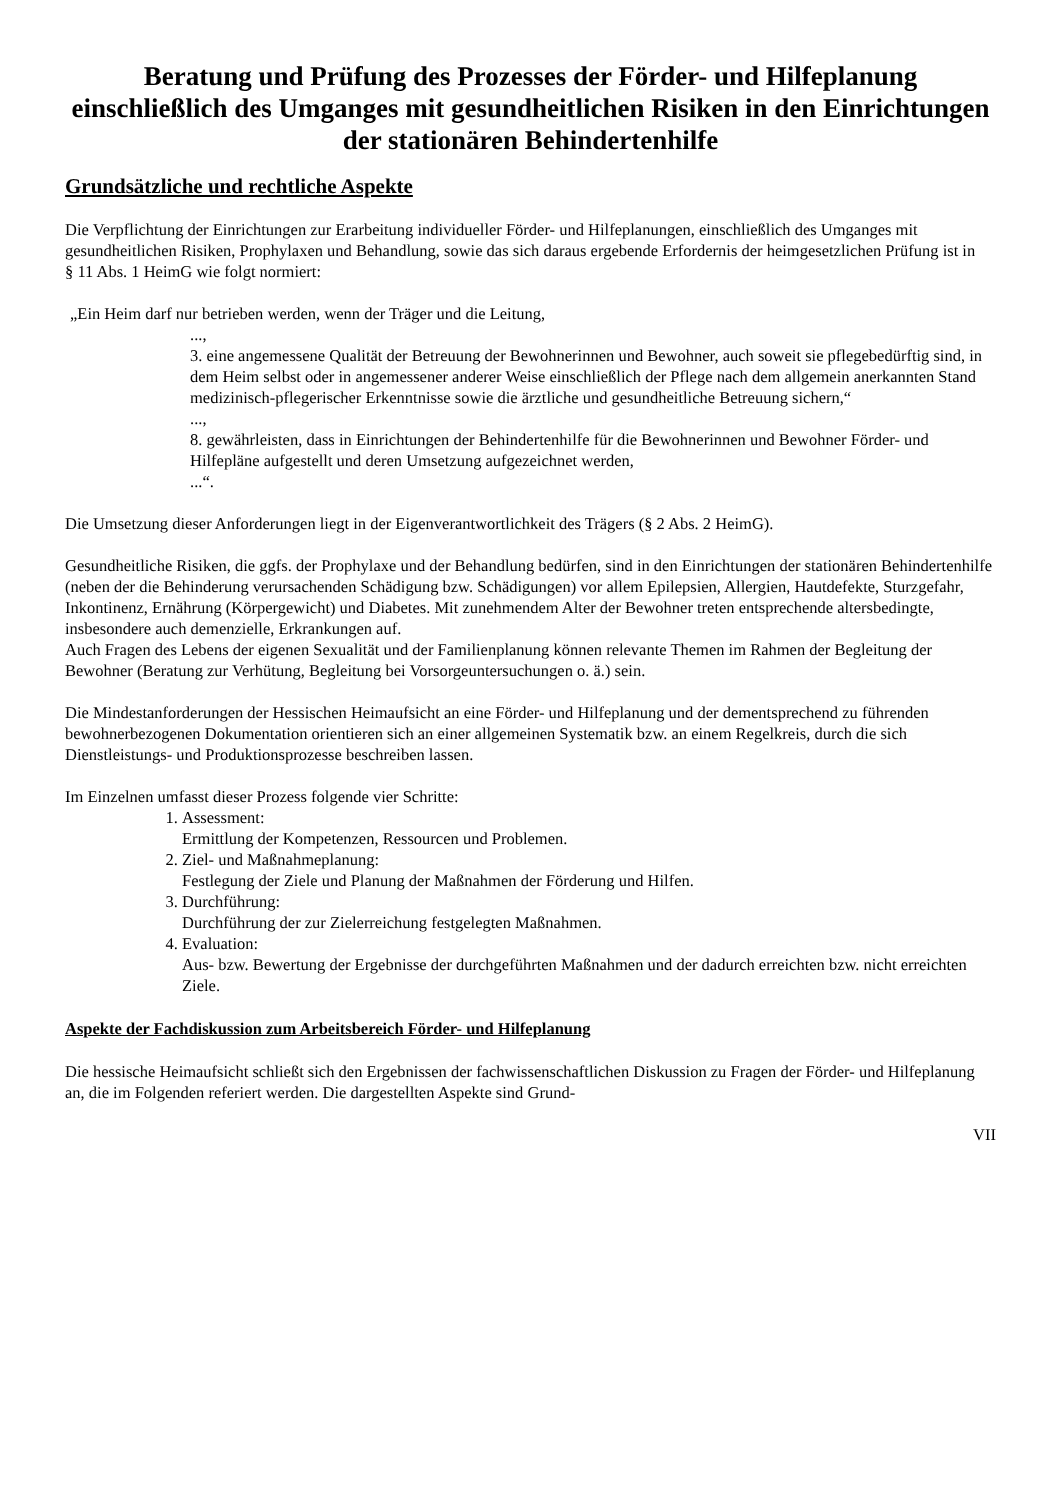Beratung und Prüfung des Prozesses der Förder- und Hilfeplanung einschließlich des Umganges mit gesundheitlichen Risiken in den Einrichtungen der stationären Behindertenhilfe
Grundsätzliche und rechtliche Aspekte
Die Verpflichtung der Einrichtungen zur Erarbeitung individueller Förder- und Hilfeplanungen, einschließlich des Umganges mit gesundheitlichen Risiken, Prophylaxen und Behandlung, sowie das sich daraus ergebende Erfordernis der heimgesetzlichen Prüfung ist in
§ 11 Abs. 1 HeimG wie folgt normiert:
„Ein Heim darf nur betrieben werden, wenn der Träger und die Leitung,
...,
3. eine angemessene Qualität der Betreuung der Bewohnerinnen und Bewohner, auch soweit sie pflegebedürftig sind, in dem Heim selbst oder in angemessener anderer Weise einschließlich der Pflege nach dem allgemein anerkannten Stand medizinisch-pflegerischer Erkenntnisse sowie die ärztliche und gesundheitliche Betreuung sichern,“
...,
8. gewährleisten, dass in Einrichtungen der Behindertenhilfe für die Bewohnerinnen und Bewohner Förder- und Hilfepläne aufgestellt und deren Umsetzung aufgezeichnet werden,
...“.
Die Umsetzung dieser Anforderungen liegt in der Eigenverantwortlichkeit des Trägers (§ 2 Abs. 2 HeimG).
Gesundheitliche Risiken, die ggfs. der Prophylaxe und der Behandlung bedürfen, sind in den Einrichtungen der stationären Behindertenhilfe (neben der die Behinderung verursachenden Schädigung bzw. Schädigungen) vor allem Epilepsien, Allergien, Hautdefekte, Sturzgefahr, Inkontinenz, Ernährung (Körpergewicht) und Diabetes. Mit zunehmendem Alter der Bewohner treten entsprechende altersbedingte, insbesondere auch demenzielle, Erkrankungen auf.
Auch Fragen des Lebens der eigenen Sexualität und der Familienplanung können relevante Themen im Rahmen der Begleitung der Bewohner (Beratung zur Verhütung, Begleitung bei Vorsorgeuntersuchungen o. ä.) sein.
Die Mindestanforderungen der Hessischen Heimaufsicht an eine Förder- und Hilfeplanung und der dementsprechend zu führenden bewohnerbezogenen Dokumentation orientieren sich an einer allgemeinen Systematik bzw. an einem Regelkreis, durch die sich Dienstleistungs- und Produktionsprozesse beschreiben lassen.
Im Einzelnen umfasst dieser Prozess folgende vier Schritte:
1. Assessment:
Ermittlung der Kompetenzen, Ressourcen und Problemen.
2. Ziel- und Maßnahmeplanung:
Festlegung der Ziele und Planung der Maßnahmen der Förderung und Hilfen.
3. Durchführung:
Durchführung der zur Zielerreichung festgelegten Maßnahmen.
4. Evaluation:
Aus- bzw. Bewertung der Ergebnisse der durchgeführten Maßnahmen und der dadurch erreichten bzw. nicht erreichten Ziele.
Aspekte der Fachdiskussion zum Arbeitsbereich Förder- und Hilfeplanung
Die hessische Heimaufsicht schließt sich den Ergebnissen der fachwissenschaftlichen Diskussion zu Fragen der Förder- und Hilfeplanung an, die im Folgenden referiert werden. Die dargestellten Aspekte sind Grund-
VII